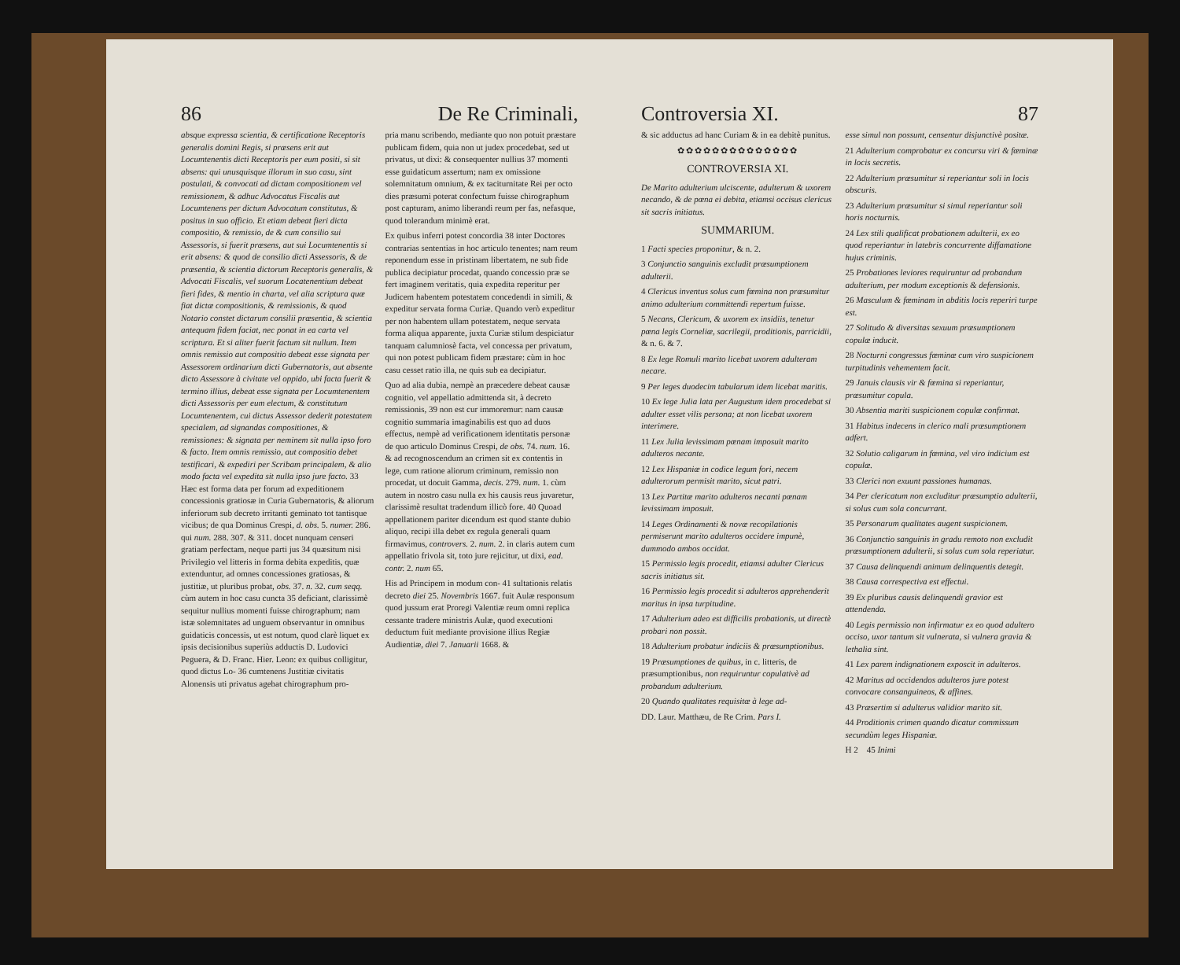86 De Re Criminali,
absque expressa scientia, & certificatione Receptoris generalis domini Regis, si præsens erit aut Locumtenentis dicti Receptoris per eum positi, si sit absens: qui unusquisque illorum in suo casu, sint postulati, & convocati ad dictam compositionem vel remissionem, & adhuc Advocatus Fiscalis aut Locumtenens per dictum Advocatum constitutus, & positus in suo officio. Et etiam debeat fieri dicta compositio, & remissio, de & cum consilio sui Assessoris, si fuerit præsens, aut sui Locumtenentis si erit absens: & quod de consilio dicti Assessoris, & de præsentia, & scientia dictorum Receptoris generalis, & Advocati Fiscalis, vel suorum Locatenentium debeat fieri fides, & mentio in charta, vel alia scriptura quæ fiat dictæ compositionis, & remissionis, & quod Notario constet dictarum consilii præsentia, & scientia antequam fidem faciat, nec ponat in ea carta vel scriptura. Et si aliter fuerit factum sit nullum. Item omnis remissio aut compositio debeat esse signata per Assessorem ordinarium dicti Gubernatoris, aut absente dicto Assessore à civitate vel oppido, ubi facta fuerit & termino illius, debeat esse signata per Locumtenentem dicti Assessoris per eum electum, & constitutum Locumtenentem, cui dictus Assessor dederit potestatem specialem, ad signandas compositiones, & remissiones: & signata per neminem sit nulla ipso foro & facto. Item omnis remissio, aut compositio debet testificari, & expediri per Scribam principalem, & alio modo facta vel expedita sit nulla ipso jure facto. 33 Hæc est forma data per forum ad expeditionem concessionis gratiosæ in Curia Gubernatoris, & aliorum inferiorum sub decreto irritanti geminato tot tantisque vicibus; de qua Dominus Crespi, d. obs. 5. numer. 286. qui num. 288. 307. & 311. docet nunquam censeri gratiam perfectam, neque parti jus 34 quæsitum nisi Privilegio vel litteris in forma debita expeditis, quæ extenduntur, ad omnes concessiones gratiosas, & justitiæ, ut pluribus probat, obs. 37. n. 32. cum seqq. cùm autem in hoc casu cuncta 35 deficiant, clarissimè sequitur nullius momenti fuisse chirographum; nam istæ solemnitates ad unguem observantur in omnibus guidaticis concessis, ut est notum, quod clarè liquet ex ipsis decisionibus superiùs adductis D. Ludovici Peguera, & D. Franc. Hier. Leon: ex quibus colligitur, quod dictus Lo- 36 cumtenens Justitiæ civitatis Alonensis uti privatus agebat chirographum pro-
pria manu scribendo, mediante quo non potuit præstare publicam fidem, quia non ut judex procedebat, sed ut privatus, ut dixi: & consequenter nullius 37 momenti esse guidaticum assertum; nam ex omissione solemnitatum omnium, & ex taciturnitate Rei per octo dies præsumi poterat confectum fuisse chirographum post capturam, animo liberandi reum per fas, nefasque, quod tolerandum minimè erat.
Ex quibus inferri potest concordia 38 inter Doctores contrarias sententias in hoc articulo tenentes; nam reum reponendum esse in pristinam libertatem, ne sub fide publica decipiatur procedat, quando concessio præ se fert imaginem veritatis, quia expedita reperitur per Judicem habentem potestatem concedendi in simili, & expeditur servata forma Curiæ. Quando verò expeditur per non habentem ullam potestatem, neque servata forma aliqua apparente, juxta Curiæ stilum despiciatur tanquam calumniosè facta, vel concessa per privatum, qui non potest publicam fidem præstare: cùm in hoc casu cesset ratio illa, ne quis sub ea decipiatur.
Quo ad alia dubia, nempè an præcedere debeat causæ cognitio, vel appellatio admittenda sit, à decreto remissionis, 39 non est cur immoremur: nam causæ cognitio summaria imaginabilis est quo ad duos effectus, nempè ad verificationem identitatis personæ de quo articulo Dominus Crespi, de obs. 74. num. 16. & ad recognoscendum an crimen sit ex contentis in lege, cum ratione aliorum criminum, remissio non procedat, ut docuit Gamma, decis. 279. num. 1. cùm autem in nostro casu nulla ex his causis reus juvaretur, clarissimè resultat tradendum illicò fore. 40 Quoad appellationem pariter dicendum est quod stante dubio aliquo, recipi illa debet ex regula generali quam firmavimus, controvers. 2. num. 2. in claris autem cum appellatio frivola sit, toto jure rejicitur, ut dixi, ead. contr. 2. num 65.
His ad Principem in modum con- 41 sultationis relatis decreto diei 25. Novembris 1667. fuit Aulæ responsum quod jussum erat Proregi Valentiæ reum omni replica cessante tradere ministris Aulæ, quod executioni deductum fuit mediante provisione illius Regiæ Audientiæ, diei 7. Januarii 1668. &
Controversia XI. 87
& sic adductus ad hanc Curiam & in ea debitè punitus.
✿✿✿✿✿✿✿✿✿✿✿✿✿✿
CONTROVERSIA XI.
De Marito adulterium ulciscente, adulterum & uxorem necando, & de pœna ei debita, etiamsi occisus clericus sit sacris initiatus.
SUMMARIUM.
1 Facti species proponitur, & n. 2.
3 Conjunctio sanguinis excludit præsumptionem adulterii.
4 Clericus inventus solus cum fœmina non præsumitur animo adulterium committendi repertum fuisse.
5 Necans, Clericum, & uxorem ex insidiis, tenetur pœna legis Corneliæ, sacrilegii, proditionis, parricidii, & n. 6. & 7.
8 Ex lege Romuli marito licebat uxorem adulteram necare.
9 Per leges duodecim tabularum idem licebat maritis.
10 Ex lege Julia lata per Augustum idem procedebat si adulter esset vilis persona; at non licebat uxorem interimere.
11 Lex Julia levissimam pœnam imposuit marito adulteros necante.
12 Lex Hispaniæ in codice legum fori, necem adulterorum permisit marito, sicut patri.
13 Lex Partitæ marito adulteros necanti pœnam levissimam imposuit.
14 Leges Ordinamenti & novæ recopilationis permiserunt marito adulteros occidere impunè, dummodo ambos occidat.
15 Permissio legis procedit, etiamsi adulter Clericus sacris initiatus sit.
16 Permissio legis procedit si adulteros apprehenderit maritus in ipsa turpitudine.
17 Adulterium adeo est difficilis probationis, ut directè probari non possit.
18 Adulterium probatur indiciis & præsumptionibus.
19 Præsumptiones de quibus, in c. litteris, de præsumptionibus, non requiruntur copulativè ad probandum adulterium.
20 Quando qualitates requisitæ à lege ad-
DD. Laur. Matthæu, de Re Crim. Pars I.
esse simul non possunt, censentur disjunctivè positæ.
21 Adulterium comprobatur ex concursu viri & fœminæ in locis secretis.
22 Adulterium præsumitur si reperiantur soli in locis obscuris.
23 Adulterium præsumitur si simul reperiantur soli horis nocturnis.
24 Lex stili qualificat probationem adulterii, ex eo quod reperiantur in latebris concurrente diffamatione hujus criminis.
25 Probationes leviores requiruntur ad probandum adulterium, per modum exceptionis & defensionis.
26 Masculum & fœminam in abditis locis reperiri turpe est.
27 Solitudo & diversitas sexuum præsumptionem copulæ inducit.
28 Nocturni congressus fœminæ cum viro suspicionem turpitudinis vehementem facit.
29 Januis clausis vir & fœmina si reperiantur, præsumitur copula.
30 Absentia mariti suspicionem copulæ confirmat.
31 Habitus indecens in clerico mali præsumptionem adfert.
32 Solutio caligarum in fœmina, vel viro indicium est copulæ.
33 Clerici non exuunt passiones humanas.
34 Per clericatum non excluditur præsumptio adulterii, si solus cum sola concurrant.
35 Personarum qualitates augent suspicionem.
36 Conjunctio sanguinis in gradu remoto non excludit præsumptionem adulterii, si solus cum sola reperiatur.
37 Causa delinquendi animum delinquentis detegit.
38 Causa correspectiva est effectui.
39 Ex pluribus causis delinquendi gravior est attendenda.
40 Legis permissio non infirmatur ex eo quod adultero occiso, uxor tantum sit vulnerata, si vulnera gravia & lethalia sint.
41 Lex parem indignationem exposcit in adulteros.
42 Maritus ad occidendos adulteros jure potest convocare consanguineos, & affines.
43 Præsertim si adulterus validior marito sit.
44 Proditionis crimen quando dicatur commissum secundùm leges Hispaniæ.
H 2 45 Inimi